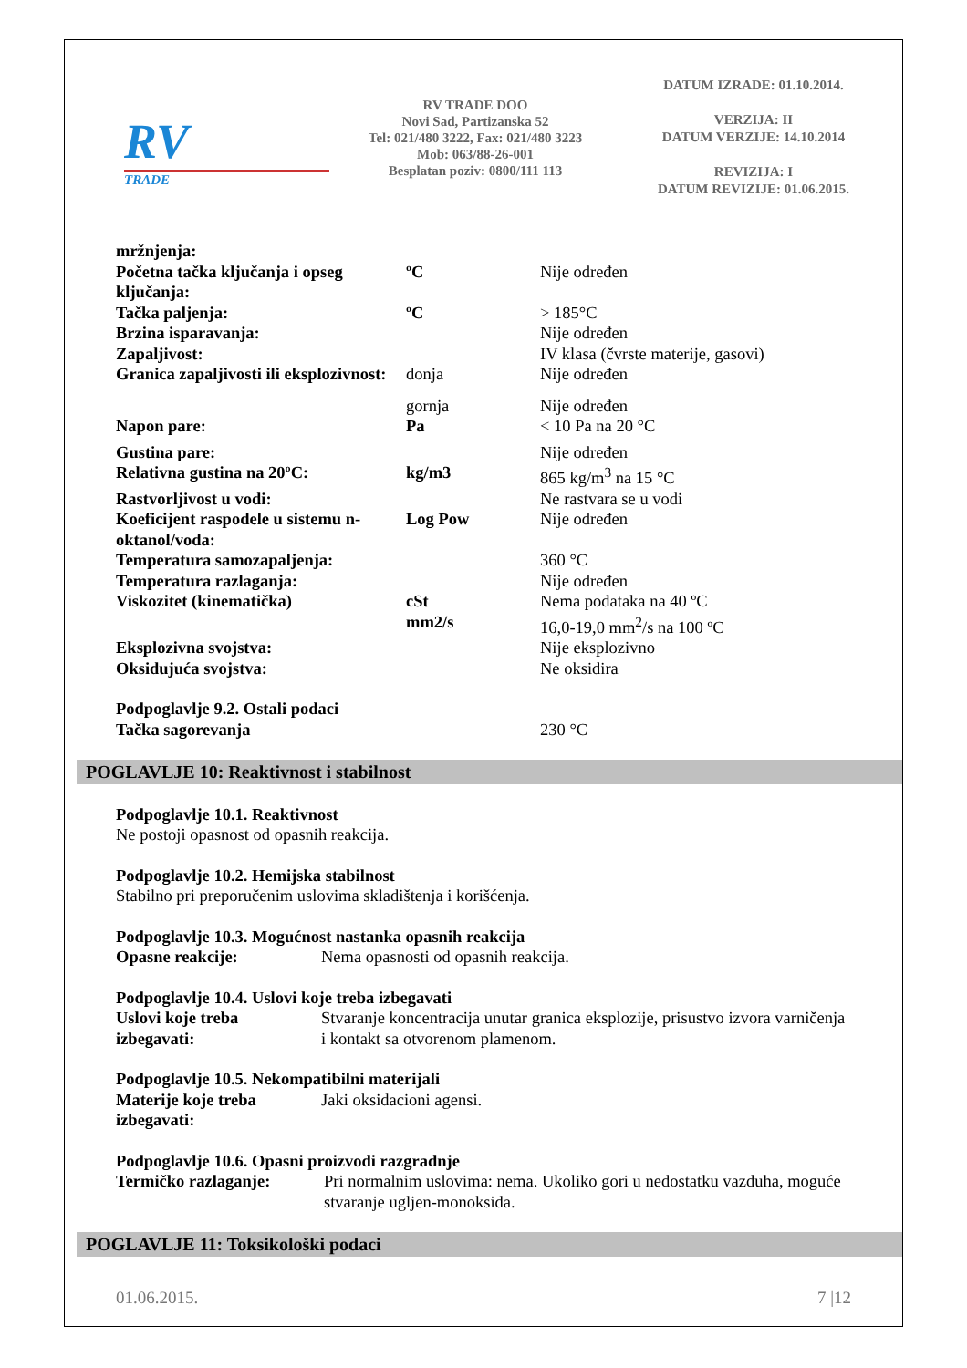RV
TRADE
RV TRADE DOO
Novi Sad, Partizanska 52
Tel: 021/480 3222, Fax: 021/480 3223
Mob: 063/88-26-001
Besplatan poziv: 0800/111 113
DATUM IZRADE: 01.10.2014.
VERZIJA: II
DATUM VERZIJE: 14.10.2014
REVIZIJA: I
DATUM REVIZIJE: 01.06.2015.
| mržnjenja: | | |
| Početna tačka ključanja i opseg ključanja: | ºC | Nije određen |
| Tačka paljenja: | ºC | > 185°C |
| Brzina isparavanja: | | Nije određen |
| Zapaljivost: | | IV klasa (čvrste materije, gasovi) |
| Granica zapaljivosti ili eksplozivnost: | donja | Nije određen |
| | gornja | Nije određen |
| Napon pare: | Pa | < 10 Pa na 20 °C |
| Gustina pare: | | Nije određen |
| Relativna gustina na 20ºC: | kg/m3 | 865 kg/m<sup>3</sup> na 15 °C |
| Rastvorljivost u vodi: | | Ne rastvara se u vodi |
| Koeficijent raspodele u sistemu n-oktanol/voda: | Log Pow | Nije određen |
| Temperatura samozapaljenja: | | 360 °C |
| Temperatura razlaganja: | | Nije određen |
| Viskozitet (kinematička) | cSt | Nema podataka na 40 ºC |
| | mm2/s | 16,0-19,0 mm<sup>2</sup>/s na 100 ºC |
| Eksplozivna svojstva: | | Nije eksplozivno |
| Oksidujuća svojstva: | | Ne oksidira |
| Podpoglavlje 9.2. Ostali podaci | | |
| Tačka sagorevanja | | 230 °C |
POGLAVLJE 10: Reaktivnost i stabilnost
Podpoglavlje 10.1. Reaktivnost
Ne postoji opasnost od opasnih reakcija.
Podpoglavlje 10.2. Hemijska stabilnost
Stabilno pri preporučenim uslovima skladištenja i korišćenja.
Podpoglavlje 10.3. Mogućnost nastanka opasnih reakcija
| Opasne reakcije: | Nema opasnosti od opasnih reakcija. |
Podpoglavlje 10.4. Uslovi koje treba izbegavati
| Uslovi koje treba izbegavati: | Stvaranje koncentracija unutar granica eksplozije, prisustvo izvora varničenja i kontakt sa otvorenom plamenom. |
Podpoglavlje 10.5. Nekompatibilni materijali
| Materije koje treba izbegavati: | Jaki oksidacioni agensi. |
Podpoglavlje 10.6. Opasni proizvodi razgradnje
| Termičko razlaganje: | Pri normalnim uslovima: nema. Ukoliko gori u nedostatku vazduha, moguće stvaranje ugljen-monoksida. |
POGLAVLJE 11: Toksikološki podaci
01.06.2015. 7 |12